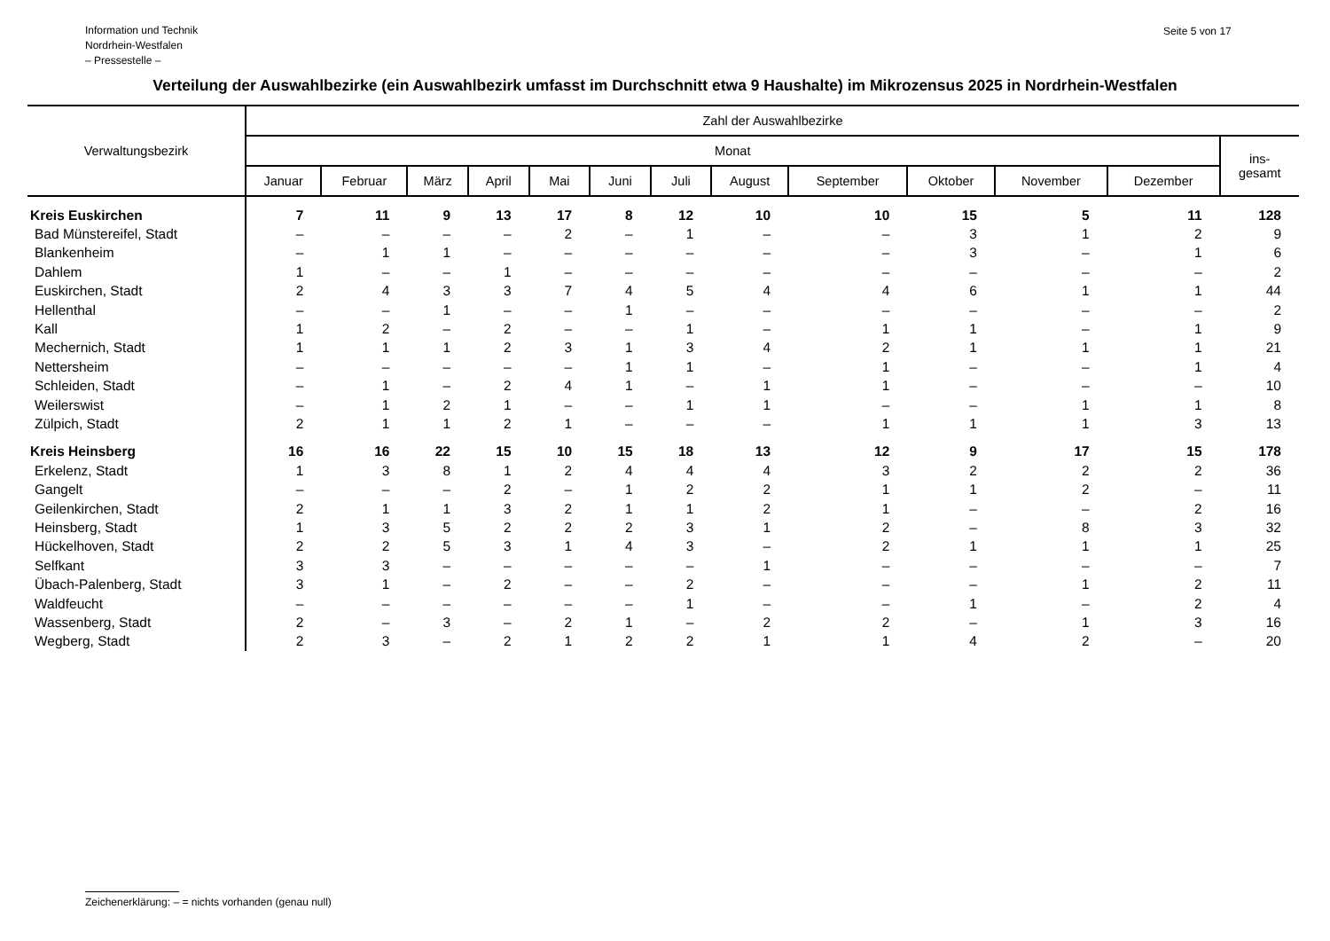Information und Technik
Nordrhein-Westfalen
– Pressestelle –
Seite 5 von 17
Verteilung der Auswahlbezirke (ein Auswahlbezirk umfasst im Durchschnitt etwa 9 Haushalte) im Mikrozensus 2025 in Nordrhein-Westfalen
| Verwaltungsbezirk | Zahl der Auswahlbezirke | | | | | | | | | | | | |
| --- | --- | --- | --- | --- | --- | --- | --- | --- | --- | --- | --- | --- | --- |
| | Monat | | | | | | | | | | | | ins- gesamt |
| | Januar | Februar | März | April | Mai | Juni | Juli | August | September | Oktober | November | Dezember | |
| Kreis Euskirchen | 7 | 11 | 9 | 13 | 17 | 8 | 12 | 10 | 10 | 15 | 5 | 11 | 128 |
| Bad Münstereifel, Stadt | – | – | – | – | 2 | – | 1 | – | – | 3 | 1 | 2 | 9 |
| Blankenheim | – | 1 | 1 | – | – | – | – | – | – | 3 | – | 1 | 6 |
| Dahlem | 1 | – | – | 1 | – | – | – | – | – | – | – | – | 2 |
| Euskirchen, Stadt | 2 | 4 | 3 | 3 | 7 | 4 | 5 | 4 | 4 | 6 | 1 | 1 | 44 |
| Hellenthal | – | – | 1 | – | – | 1 | – | – | – | – | – | – | 2 |
| Kall | 1 | 2 | – | 2 | – | – | 1 | – | 1 | 1 | – | 1 | 9 |
| Mechernich, Stadt | 1 | 1 | 1 | 2 | 3 | 1 | 3 | 4 | 2 | 1 | 1 | 1 | 21 |
| Nettersheim | – | – | – | – | – | 1 | 1 | – | 1 | – | – | 1 | 4 |
| Schleiden, Stadt | – | 1 | – | 2 | 4 | 1 | – | 1 | 1 | – | – | – | 10 |
| Weilerswist | – | 1 | 2 | 1 | – | – | 1 | 1 | – | – | 1 | 1 | 8 |
| Zülpich, Stadt | 2 | 1 | 1 | 2 | 1 | – | – | – | 1 | 1 | 1 | 3 | 13 |
| Kreis Heinsberg | 16 | 16 | 22 | 15 | 10 | 15 | 18 | 13 | 12 | 9 | 17 | 15 | 178 |
| Erkelenz, Stadt | 1 | 3 | 8 | 1 | 2 | 4 | 4 | 4 | 3 | 2 | 2 | 2 | 36 |
| Gangelt | – | – | – | 2 | – | 1 | 2 | 2 | 1 | 1 | 2 | – | 11 |
| Geilenkirchen, Stadt | 2 | 1 | 1 | 3 | 2 | 1 | 1 | 2 | 1 | – | – | 2 | 16 |
| Heinsberg, Stadt | 1 | 3 | 5 | 2 | 2 | 2 | 3 | 1 | 2 | – | 8 | 3 | 32 |
| Hückelhoven, Stadt | 2 | 2 | 5 | 3 | 1 | 4 | 3 | – | 2 | 1 | 1 | 1 | 25 |
| Selfkant | 3 | 3 | – | – | – | – | – | 1 | – | – | – | – | 7 |
| Übach-Palenberg, Stadt | 3 | 1 | – | 2 | – | – | 2 | – | – | – | 1 | 2 | 11 |
| Waldfeucht | – | – | – | – | – | – | 1 | – | – | 1 | – | 2 | 4 |
| Wassenberg, Stadt | 2 | – | 3 | – | 2 | 1 | – | 2 | 2 | – | 1 | 3 | 16 |
| Wegberg, Stadt | 2 | 3 | – | 2 | 1 | 2 | 2 | 1 | 1 | 4 | 2 | – | 20 |
Zeichenerklärung: – = nichts vorhanden (genau null)